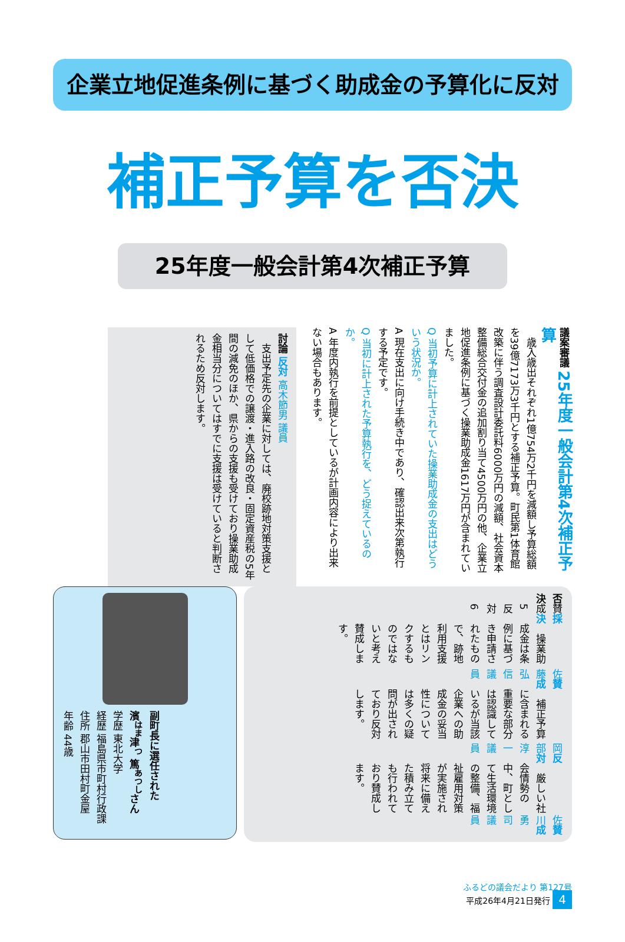企業立地促進条例に基づく助成金の予算化に反対
補正予算を否決
25年度一般会計第4次補正予算
議案審議 25年度一般会計第4次補正予算
　歳入歳出それぞれ1億754万2千円を減額し予算総額を39億7173万3千円とする補正予算。町民第1体育館改築に伴う調査設計委託料6000万円の減額、社会資本整備総合交付金の追加割り当て4500万円の他、企業立地促進条例に基づく操業助成金1617万円が含まれていました。
Q 当初予算に計上されていた操業助成金の支出はどういう状況か。
A 現在支出に向け手続き中であり、確認出来次第執行する予定です。
Q 当初に計上された予算執行を、どう捉えているのか。
A 年度内執行を前提としているが計画内容により出来ない場合もあります。
討論 反対 高木節男 議員
　支出予定先の企業に対しては、廃校跡地対策支援として低価格での譲渡・進入路の改良・固定資産税の5年間の減免のほか、県からの支援も受けており操業助成金相当分についてはすでに支援は受けていると判断されるため反対します。
賛成 佐川勇司 議員
　厳しい社会情勢の中、町として生活環境の整備、福祉雇用対策が実施され将来に備えた積み立ても行われており賛成します。
反対 岡部淳一 議員
　補正予算に含まれる重要な部分は認識しているが当該企業への助成金の妥当性については多くの疑問が出されており反対します。
賛成 佐藤弘信 議員
　操業助成金は条例に基づき申請されたもので、跡地利用支援とはリンクするものではないと考え賛成します。
採決 賛成 5 反対 6 否決
副町長に選任された
濱<sup>はま</sup>津<sup>つ</sup> 篤<sup>あつし</sup>さん
学歴 東北大学
経歴 福島県市町村行政課
住所 郡山市田村町金屋
年齢 44歳
ふるどの議会だより 第127号
平成26年4月21日発行 4